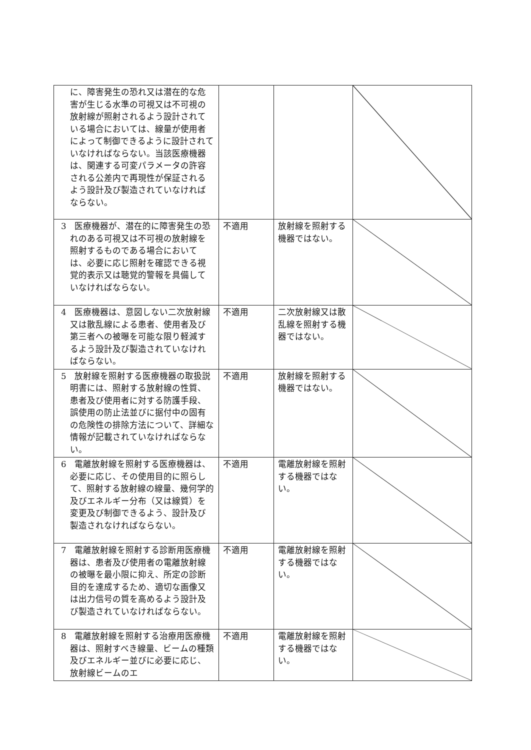| に、障害発生の恐れ又は潜在的な危害が生じる水準の可視又は不可視の放射線が照射されるよう設計されている場合においては、線量が使用者によって制御できるように設計されていなければならない。当該医療機器は、関連する可変パラメータの許容される公差内で再現性が保証されるよう設計及び製造されていなければならない。 | | | |
| 3 医療機器が、潜在的に障害発生の恐れのある可視又は不可視の放射線を照射するものである場合においては、必要に応じ照射を確認できる視覚的表示又は聴覚的警報を具備していなければならない。 | 不適用 | 放射線を照射する機器ではない。 | |
| 4 医療機器は、意図しない二次放射線又は散乱線による患者、使用者及び第三者への被曝を可能な限り軽減するよう設計及び製造されていなければならない。 | 不適用 | 二次放射線又は散乱線を照射する機器ではない。 | |
| 5 放射線を照射する医療機器の取扱説明書には、照射する放射線の性質、患者及び使用者に対する防護手段、誤使用の防止法並びに据付中の固有の危険性の排除方法について、詳細な情報が記載されていなければならない。 | 不適用 | 放射線を照射する機器ではない。 | |
| 6 電離放射線を照射する医療機器は、必要に応じ、その使用目的に照らして、照射する放射線の線量、幾何学的及びエネルギー分布（又は線質）を変更及び制御できるよう、設計及び製造されなければならない。 | 不適用 | 電離放射線を照射する機器ではない。 | |
| 7 電離放射線を照射する診断用医療機器は、患者及び使用者の電離放射線の被曝を最小限に抑え、所定の診断目的を達成するため、適切な画像又は出力信号の質を高めるよう設計及び製造されていなければならない。 | 不適用 | 電離放射線を照射する機器ではない。 | |
| 8 電離放射線を照射する治療用医療機器は、照射すべき線量、ビームの種類及びエネルギー並びに必要に応じ、放射線ビームのエ | 不適用 | 電離放射線を照射する機器ではない。 | |